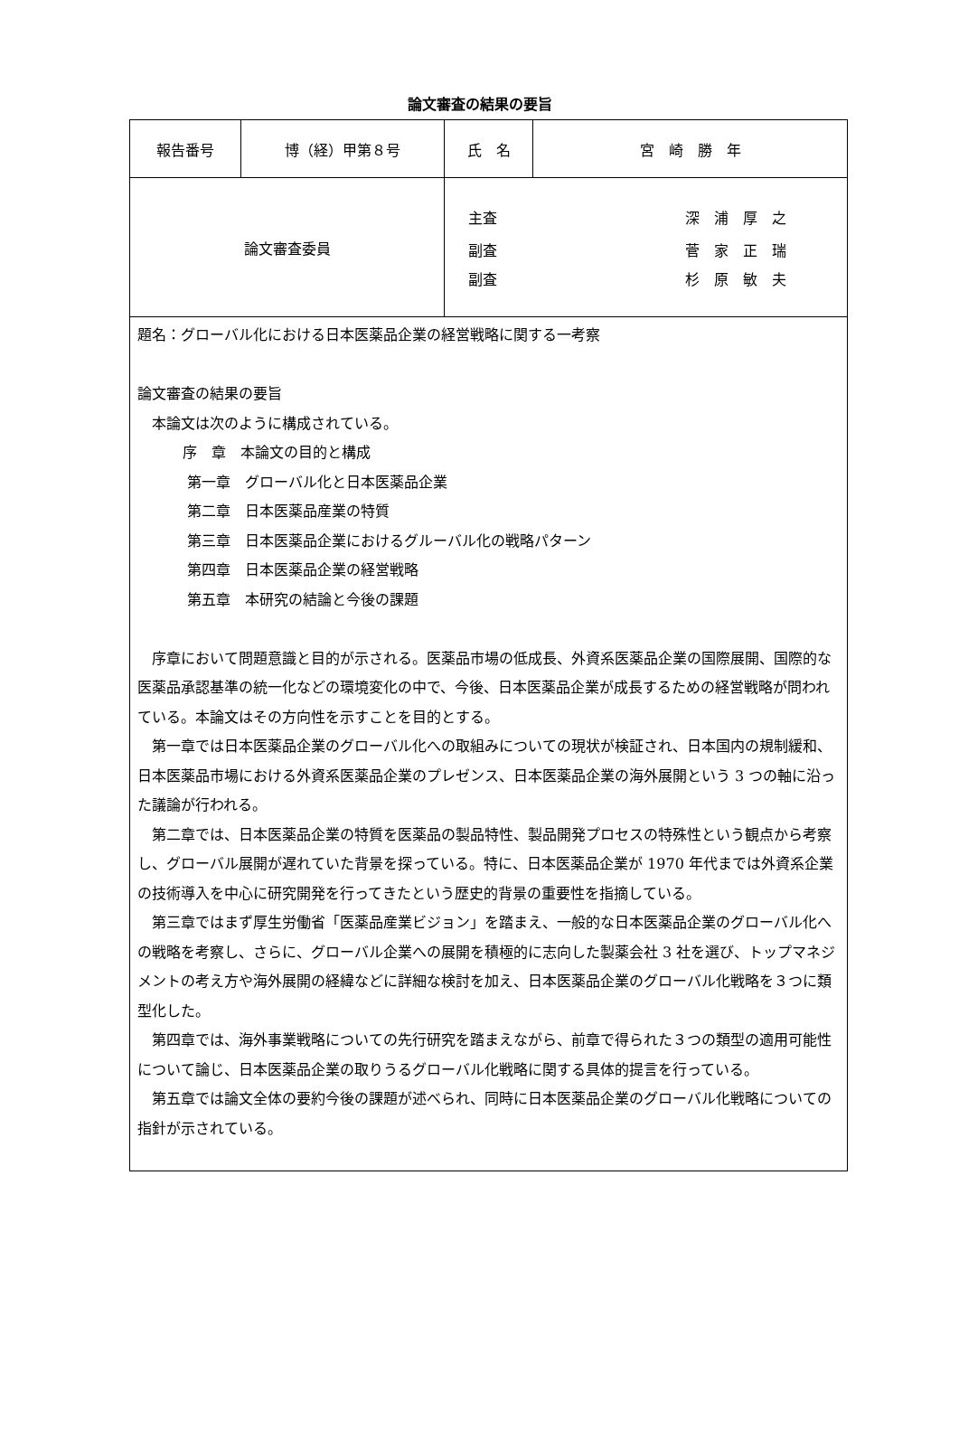論文審査の結果の要旨
| 報告番号 | 博（経）甲第８号 | 氏 名 | 宮 崎 勝 年 |
| 論文審査委員 | | 主査 深 浦 厚 之 副査 菅 家 正 瑞 副査 杉 原 敏 夫 | |
| 題名：グローバル化における日本医薬品企業の経営戦略に関する一考察 論文審査の結果の要旨 本論文は次のように構成されている。 序 章 本論文の目的と構成 第一章 グローバル化と日本医薬品企業 第二章 日本医薬品産業の特質 第三章 日本医薬品企業におけるグルーバル化の戦略パターン 第四章 日本医薬品企業の経営戦略 第五章 本研究の結論と今後の課題 序章において問題意識と目的が示される。医薬品市場の低成長、外資系医薬品企業の国際展開、国際的な医薬品承認基準の統一化などの環境変化の中で、今後、日本医薬品企業が成長するための経営戦略が問われている。本論文はその方向性を示すことを目的とする。 第一章では日本医薬品企業のグローバル化への取組みについての現状が検証され、日本国内の規制緩和、日本医薬品市場における外資系医薬品企業のプレゼンス、日本医薬品企業の海外展開という 3 つの軸に沿った議論が行われる。 第二章では、日本医薬品企業の特質を医薬品の製品特性、製品開発プロセスの特殊性という観点から考察し、グローバル展開が遅れていた背景を探っている。特に、日本医薬品企業が 1970 年代までは外資系企業の技術導入を中心に研究開発を行ってきたという歴史的背景の重要性を指摘している。 第三章ではまず厚生労働省「医薬品産業ビジョン」を踏まえ、一般的な日本医薬品企業のグローバル化への戦略を考察し、さらに、グローバル企業への展開を積極的に志向した製薬会社 3 社を選び、トップマネジメントの考え方や海外展開の経緯などに詳細な検討を加え、日本医薬品企業のグローバル化戦略を３つに類型化した。 第四章では、海外事業戦略についての先行研究を踏まえながら、前章で得られた３つの類型の適用可能性について論じ、日本医薬品企業の取りうるグローバル化戦略に関する具体的提言を行っている。 第五章では論文全体の要約今後の課題が述べられ、同時に日本医薬品企業のグローバル化戦略についての指針が示されている。 | | | |